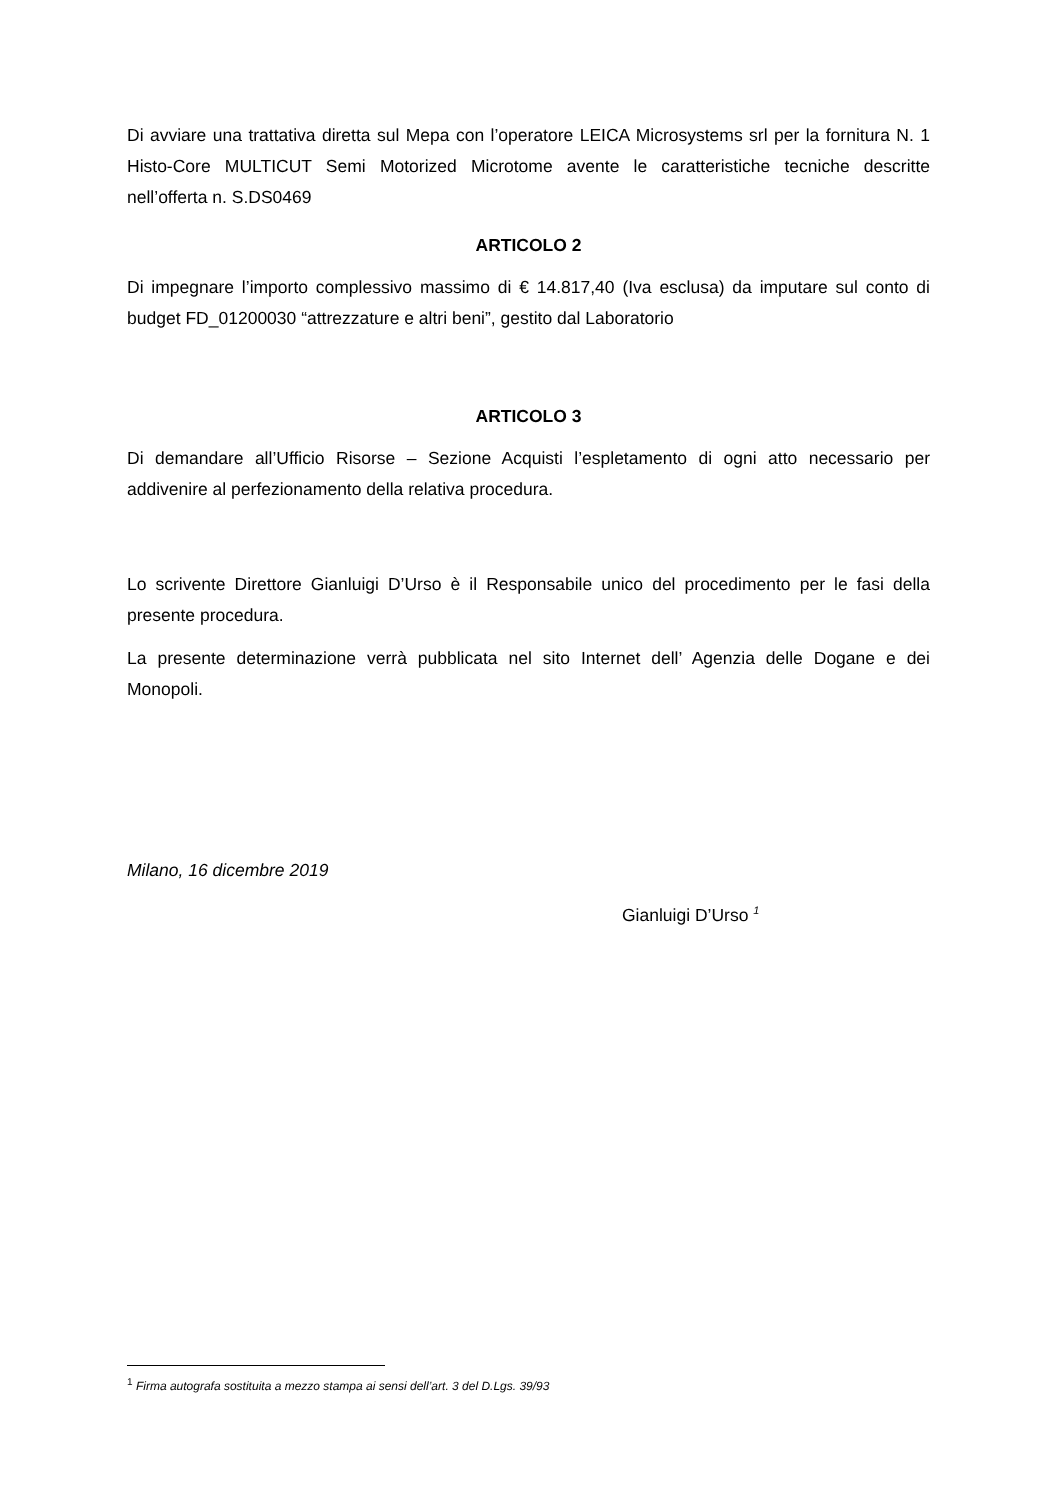Di avviare una trattativa diretta sul Mepa con l’operatore LEICA Microsystems srl per la fornitura N. 1 Histo-Core MULTICUT Semi Motorized Microtome avente le caratteristiche tecniche descritte nell’offerta n. S.DS0469
ARTICOLO 2
Di impegnare l’importo complessivo massimo di € 14.817,40 (Iva esclusa) da imputare sul conto di budget FD_01200030 “attrezzature e altri beni”, gestito dal Laboratorio
ARTICOLO 3
Di demandare all’Ufficio Risorse – Sezione Acquisti l’espletamento di ogni atto necessario per addivenire al perfezionamento della relativa procedura.
Lo scrivente Direttore Gianluigi D’Urso è il Responsabile unico del procedimento per le fasi della presente procedura.
La presente determinazione verrà pubblicata nel sito Internet dell’ Agenzia delle Dogane e dei Monopoli.
Milano, 16 dicembre 2019
Gianluigi D’Urso <sup>1</sup>
<sup>1</sup> Firma autografa sostituita a mezzo stampa ai sensi dell’art. 3 del D.Lgs. 39/93